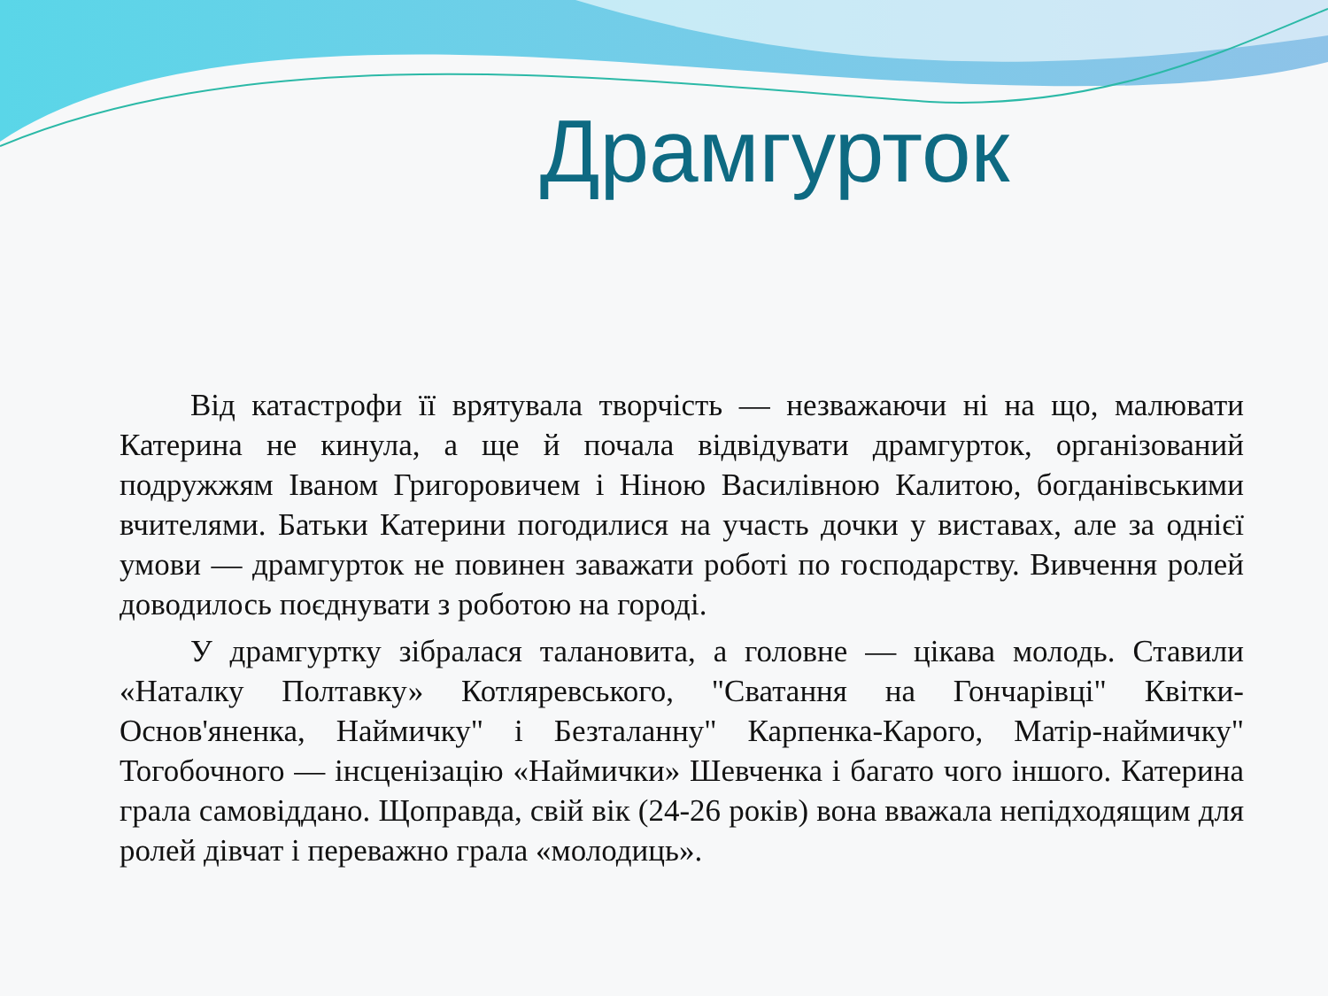Драмгурток
Від катастрофи її врятувала творчість — незважаючи ні на що, малювати Катерина не кинула, а ще й почала відвідувати драмгурток, організований подружжям Іваном Григоровичем і Ніною Василівною Калитою, богданівськими вчителями. Батьки Катерини погодилися на участь дочки у виставах, але за однієї умови — драмгурток не повинен заважати роботі по господарству. Вивчення ролей доводилось поєднувати з роботою на городі.
У драмгуртку зібралася талановита, а головне — цікава молодь. Ставили «Наталку Полтавку» Котляревського, "Сватання на Гончарівці" Квітки-Основ'яненка, Наймичку" і Безталанну" Карпенка-Карого, Матір-наймичку" Тогобочного — інсценізацію «Наймички» Шевченка і багато чого іншого. Катерина грала самовіддано. Щоправда, свій вік (24-26 років) вона вважала непідходящим для ролей дівчат і переважно грала «молодиць».